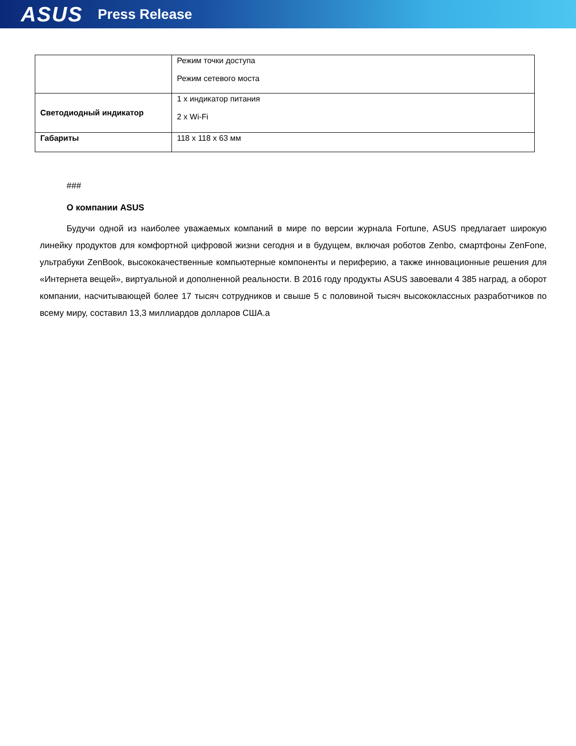ASUS Press Release
| | Режим точки доступа Режим сетевого моста |
| Светодиодный индикатор | 1 x индикатор питания 2 x Wi-Fi |
| Габариты | 118 x 118 x 63 мм |
###
О компании ASUS
Будучи одной из наиболее уважаемых компаний в мире по версии журнала Fortune, ASUS предлагает широкую линейку продуктов для комфортной цифровой жизни сегодня и в будущем, включая роботов Zenbo, смартфоны ZenFone, ультрабуки ZenBook, высококачественные компьютерные компоненты и периферию, а также инновационные решения для «Интернета вещей», виртуальной и дополненной реальности. В 2016 году продукты ASUS завоевали 4 385 наград, а оборот компании, насчитывающей более 17 тысяч сотрудников и свыше 5 с половиной тысяч высококлассных разработчиков по всему миру, составил 13,3 миллиардов долларов США.а